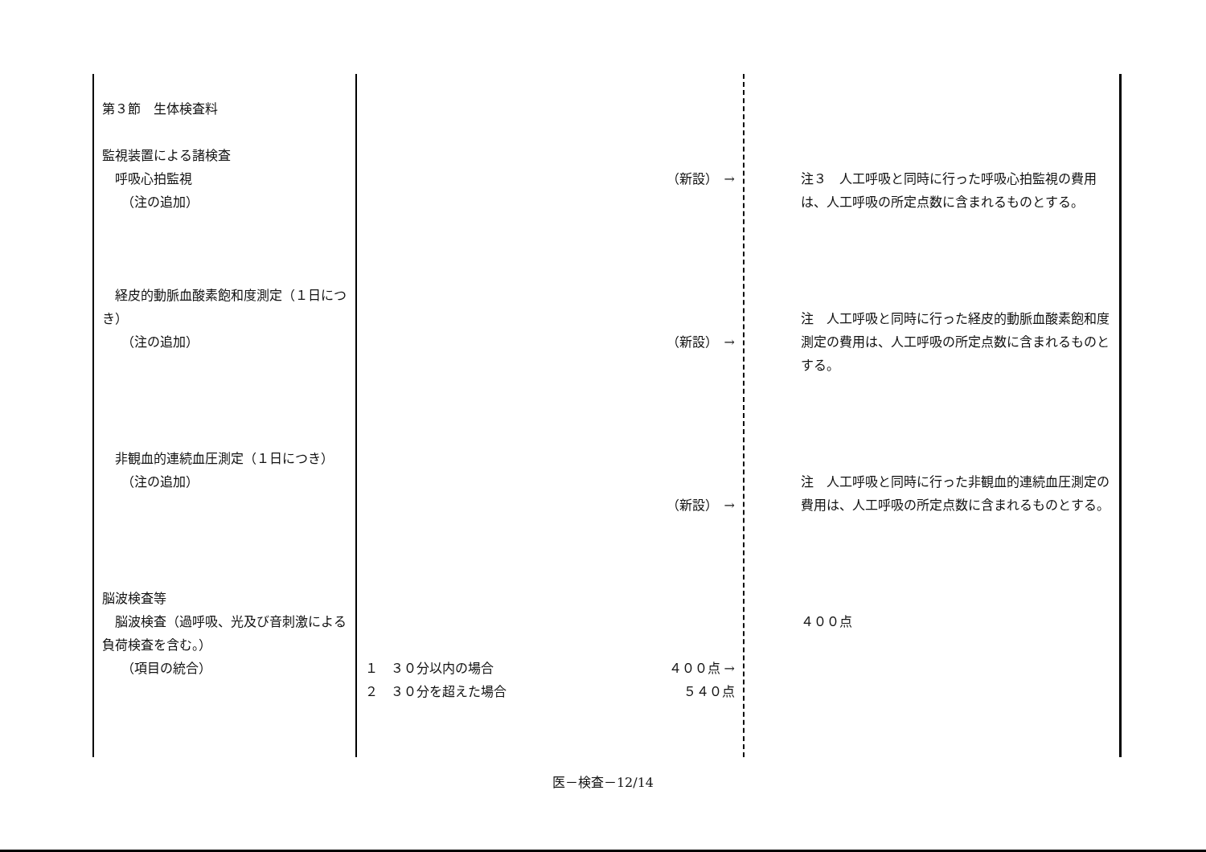| 第３節 生体検査料 監視装置による諸検査 呼吸心拍監視 （注の追加） 経皮的動脈血酸素飽和度測定（１日につき） （注の追加） 非観血的連続血圧測定（１日につき） （注の追加） 脳波検査等 脳波検査（過呼吸、光及び音刺激による負荷検査を含む。） （項目の統合） | （新設） → （新設） → （新設） → １ ３０分以内の場合 ４００点 → ２ ３０分を超えた場合 ５４０点 | 注３ 人工呼吸と同時に行った呼吸心拍監視の費用は、人工呼吸の所定点数に含まれるものとする。 注 人工呼吸と同時に行った経皮的動脈血酸素飽和度測定の費用は、人工呼吸の所定点数に含まれるものとする。 注 人工呼吸と同時に行った非観血的連続血圧測定の費用は、人工呼吸の所定点数に含まれるものとする。 ４００点 |
医－検査－12/14